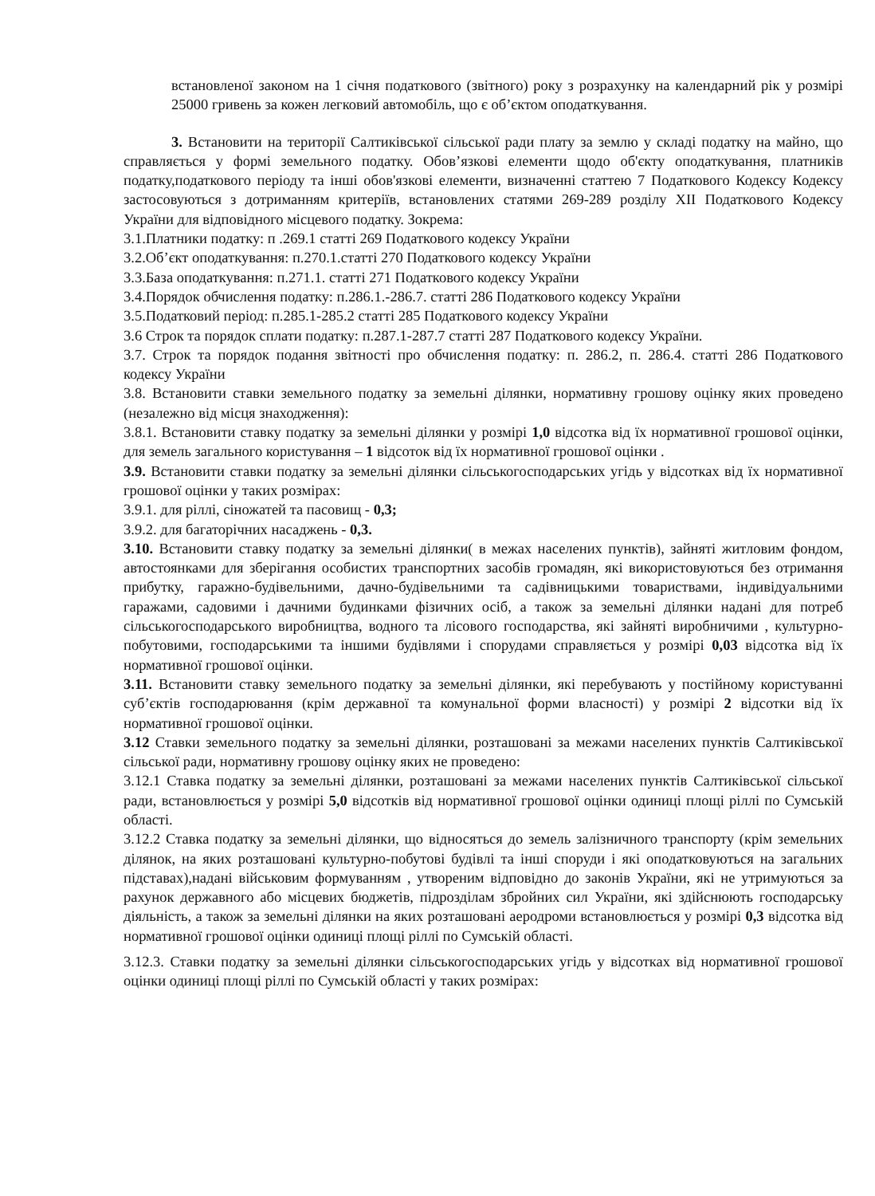встановленої законом на 1 січня податкового (звітного) року з розрахунку на календарний рік у розмірі 25000 гривень за кожен легковий автомобіль, що є об’єктом оподаткування.
3. Встановити на території Салтиківської сільської ради плату за землю у складі податку на майно, що справляється у формі земельного податку. Обов’язкові елементи щодо об'єкту оподаткування, платників податку,податкового періоду та інші обов'язкові елементи, визначенні статтею 7 Податкового Кодексу Кодексу застосовуються з дотриманням критеріїв, встановлених статями 269-289 розділу XII Податкового Кодексу України для відповідного місцевого податку. Зокрема:
3.1.Платники податку: п .269.1 статті 269 Податкового кодексу України
3.2.Об’єкт оподаткування: п.270.1.статті 270 Податкового кодексу України
3.3.База оподаткування: п.271.1. статті 271 Податкового кодексу України
3.4.Порядок обчислення податку: п.286.1.-286.7. статті 286 Податкового кодексу України
3.5.Податковий період: п.285.1-285.2 статті 285 Податкового кодексу України
3.6 Строк та порядок сплати податку: п.287.1-287.7 статті 287 Податкового кодексу України.
3.7. Строк та порядок подання звітності про обчислення податку: п. 286.2, п. 286.4. статті 286 Податкового кодексу України
3.8. Встановити ставки земельного податку за земельні ділянки, нормативну грошову оцінку яких проведено (незалежно від місця знаходження):
3.8.1. Встановити ставку податку за земельні ділянки у розмірі 1,0 відсотка від їх нормативної грошової оцінки, для земель загального користування – 1 відсоток від їх нормативної грошової оцінки .
3.9. Встановити ставки податку за земельні ділянки сільськогосподарських угідь у відсотках від їх нормативної грошової оцінки у таких розмірах:
3.9.1. для ріллі, сіножатей та пасовищ - 0,3;
3.9.2. для багаторічних насаджень - 0,3.
3.10. Встановити ставку податку за земельні ділянки( в межах населених пунктів), зайняті житловим фондом, автостоянками для зберігання особистих транспортних засобів громадян, які використовуються без отримання прибутку, гаражно-будівельними, дачно-будівельними та садівницькими товариствами, індивідуальними гаражами, садовими і дачними будинками фізичних осіб, а також за земельні ділянки надані для потреб сільськогосподарського виробництва, водного та лісового господарства, які зайняті виробничими , культурно-побутовими, господарськими та іншими будівлями і спорудами справляється у розмірі 0,03 відсотка від їх нормативної грошової оцінки.
3.11. Встановити ставку земельного податку за земельні ділянки, які перебувають у постійному користуванні суб’єктів господарювання (крім державної та комунальної форми власності) у розмірі 2 відсотки від їх нормативної грошової оцінки.
3.12 Ставки земельного податку за земельні ділянки, розташовані за межами населених пунктів Салтиківської сільської ради, нормативну грошову оцінку яких не проведено:
3.12.1 Ставка податку за земельні ділянки, розташовані за межами населених пунктів Салтиківської сільської ради, встановлюється у розмірі 5,0 відсотків від нормативної грошової оцінки одиниці площі ріллі по Сумській області.
3.12.2 Ставка податку за земельні ділянки, що відносяться до земель залізничного транспорту (крім земельних ділянок, на яких розташовані культурно-побутові будівлі та інші споруди і які оподатковуються на загальних підставах),надані військовим формуванням , утвореним відповідно до законів України, які не утримуються за рахунок державного або місцевих бюджетів, підрозділам збройних сил України, які здійснюють господарську діяльність, а також за земельні ділянки на яких розташовані аеродроми встановлюється у розмірі 0,3 відсотка від нормативної грошової оцінки одиниці площі ріллі по Сумській області.
3.12.3. Ставки податку за земельні ділянки сільськогосподарських угідь у відсотках від нормативної грошової оцінки одиниці площі ріллі по Сумській області у таких розмірах: